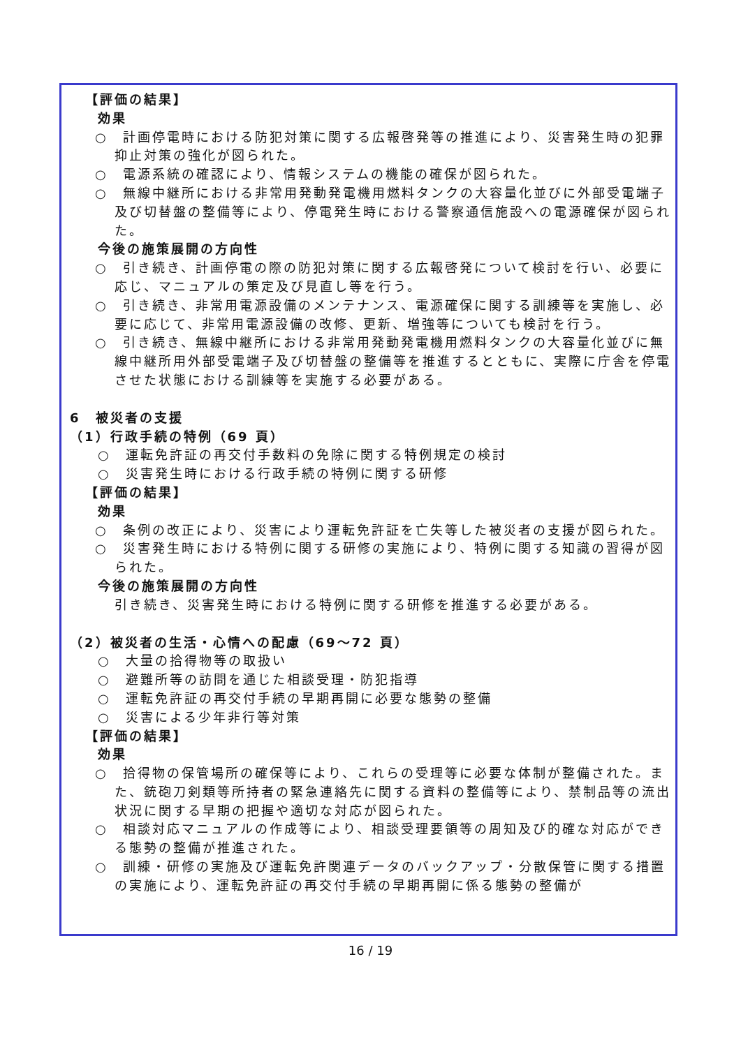【評価の結果】
効果
○　計画停電時における防犯対策に関する広報啓発等の推進により、災害発生時の犯罪抑止対策の強化が図られた。
○　電源系統の確認により、情報システムの機能の確保が図られた。
○　無線中継所における非常用発動発電機用燃料タンクの大容量化並びに外部受電端子及び切替盤の整備等により、停電発生時における警察通信施設への電源確保が図られた。
今後の施策展開の方向性
○　引き続き、計画停電の際の防犯対策に関する広報啓発について検討を行い、必要に応じ、マニュアルの策定及び見直し等を行う。
○　引き続き、非常用電源設備のメンテナンス、電源確保に関する訓練等を実施し、必要に応じて、非常用電源設備の改修、更新、増強等についても検討を行う。
○　引き続き、無線中継所における非常用発動発電機用燃料タンクの大容量化並びに無線中継所用外部受電端子及び切替盤の整備等を推進するとともに、実際に庁舎を停電させた状態における訓練等を実施する必要がある。
6　被災者の支援
（1）行政手続の特例（69 頁）
○　運転免許証の再交付手数料の免除に関する特例規定の検討
○　災害発生時における行政手続の特例に関する研修
【評価の結果】
効果
○　条例の改正により、災害により運転免許証を亡失等した被災者の支援が図られた。
○　災害発生時における特例に関する研修の実施により、特例に関する知識の習得が図られた。
今後の施策展開の方向性
引き続き、災害発生時における特例に関する研修を推進する必要がある。
（2）被災者の生活・心情への配慮（69～72 頁）
○　大量の拾得物等の取扱い
○　避難所等の訪問を通じた相談受理・防犯指導
○　運転免許証の再交付手続の早期再開に必要な態勢の整備
○　災害による少年非行等対策
【評価の結果】
効果
○　拾得物の保管場所の確保等により、これらの受理等に必要な体制が整備された。また、銃砲刀剣類等所持者の緊急連絡先に関する資料の整備等により、禁制品等の流出状況に関する早期の把握や適切な対応が図られた。
○　相談対応マニュアルの作成等により、相談受理要領等の周知及び的確な対応ができる態勢の整備が推進された。
○　訓練・研修の実施及び運転免許関連データのバックアップ・分散保管に関する措置の実施により、運転免許証の再交付手続の早期再開に係る態勢の整備が
16 / 19